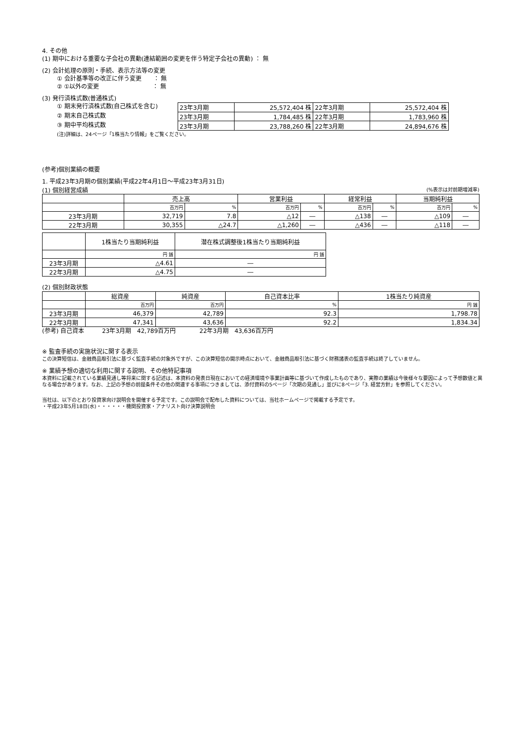4. その他
(1) 期中における重要な子会社の異動(連結範囲の変更を伴う特定子会社の異動) ： 無
(2) 会計処理の原則・手続、表示方法等の変更
① 会計基準等の改正に伴う変更　　： 無
② ①以外の変更　　　　　　　　　： 無
(3) 発行済株式数(普通株式)
① 期末発行済株式数(自己株式を含む)
② 期末自己株式数
③ 期中平均株式数
| 23年3月期 | 25,572,404 株 | 22年3月期 | 25,572,404 株 |
| 23年3月期 | 1,784,485 株 | 22年3月期 | 1,783,960 株 |
| 23年3月期 | 23,788,260 株 | 22年3月期 | 24,894,676 株 |
(注)詳細は、24ページ「1株当たり情報」をご覧ください。
(参考)個別業績の概要
1. 平成23年3月期の個別業績(平成22年4月1日～平成23年3月31日)
(1) 個別経営成績 (%表示は対前期増減率)
| | 売上高 | | 営業利益 | | 経常利益 | | 当期純利益 | |
| --- | --- | --- | --- | --- | --- | --- | --- | --- |
| | 百万円 | % | 百万円 | % | 百万円 | % | 百万円 | % |
| 23年3月期 | 32,719 | 7.8 | △12 | ― | △138 | ― | △109 | ― |
| 22年3月期 | 30,355 | △24.7 | △1,260 | ― | △436 | ― | △118 | ― |
| | 1株当たり当期純利益 | 潜在株式調整後1株当たり当期純利益 |
| --- | --- | --- |
| | 円 銭 | 円 銭 |
| 23年3月期 | △4.61 | ― |
| 22年3月期 | △4.75 | ― |
(2) 個別財政状態
| | 総資産 | 純資産 | 自己資本比率 | 1株当たり純資産 |
| --- | --- | --- | --- | --- |
| | 百万円 | 百万円 | % | 円 銭 |
| 23年3月期 | 46,379 | 42,789 | 92.3 | 1,798.78 |
| 22年3月期 | 47,341 | 43,636 | 92.2 | 1,834.34 |
(参考) 自己資本　　　23年3月期　42,789百万円　　　　22年3月期　43,636百万円
※ 監査手続の実施状況に関する表示
この決算短信は、金融商品取引法に基づく監査手続の対象外ですが、この決算短信の開示時点において、金融商品取引法に基づく財務諸表の監査手続は終了していません。
※ 業績予想の適切な利用に関する説明、その他特記事項
本資料に記載されている業績見通し等将来に関する記述は、本資料の発表日現在においての経済環境や事業計画等に基づいて作成したものであり、実際の業績は今後様々な要因によって予想数値と異なる場合があります。なお、上記の予想の前提条件その他の関連する事項につきましては、添付資料の5ページ「次期の見通し」並びに8ページ「3. 経営方針」を参照してください。
当社は、以下のとおり投資家向け説明会を開催する予定です。この説明会で配布した資料については、当社ホームページで掲載する予定です。
・平成23年5月18日(水)・・・・・・機関投資家・アナリスト向け決算説明会